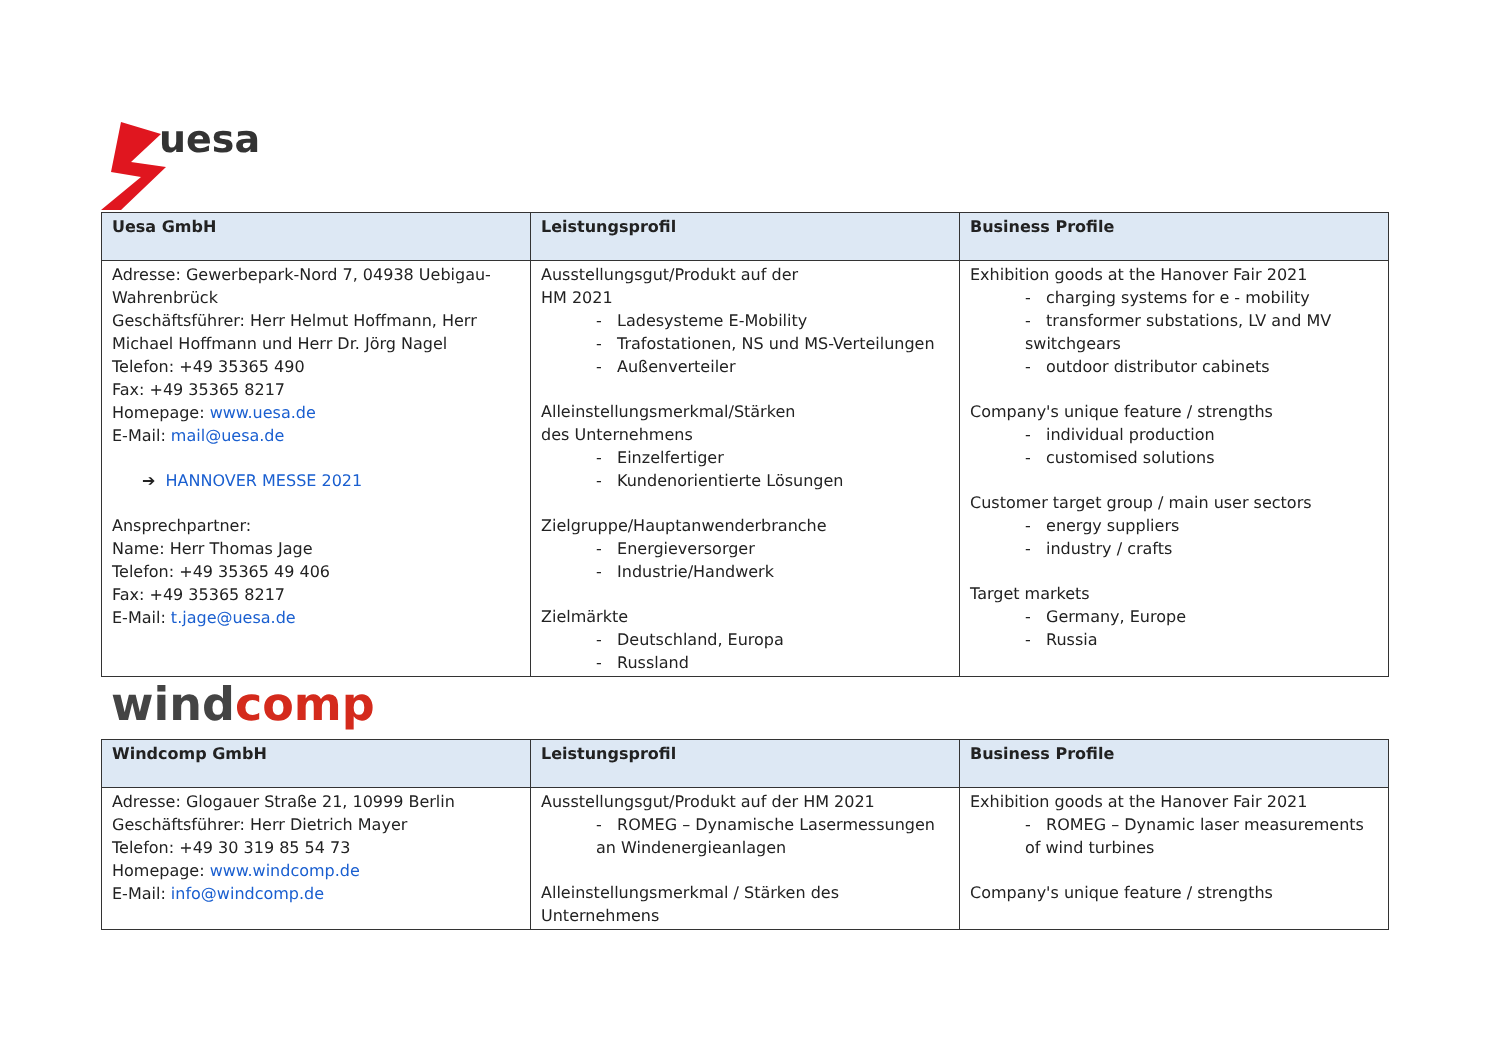uesa
| Uesa GmbH | Leistungsprofil | Business Profile |
| --- | --- | --- |
| Adresse: Gewerbepark-Nord 7, 04938 Uebigau-Wahrenbrück Geschäftsführer: Herr Helmut Hoffmann, Herr Michael Hoffmann und Herr Dr. Jörg Nagel Telefon: +49 35365 490 Fax: +49 35365 8217 Homepage: www.uesa.de E-Mail: mail@uesa.de ➔ HANNOVER MESSE 2021 Ansprechpartner: Name: Herr Thomas Jage Telefon: +49 35365 49 406 Fax: +49 35365 8217 E-Mail: t.jage@uesa.de | Ausstellungsgut/Produkt auf der HM 2021 - Ladesysteme E-Mobility - Trafostationen, NS und MS-Verteilungen - Außenverteiler Alleinstellungsmerkmal/Stärken des Unternehmens - Einzelfertiger - Kundenorientierte Lösungen Zielgruppe/Hauptanwenderbranche - Energieversorger - Industrie/Handwerk Zielmärkte - Deutschland, Europa - Russland | Exhibition goods at the Hanover Fair 2021 - charging systems for e - mobility - transformer substations, LV and MV switchgears - outdoor distributor cabinets Company's unique feature / strengths - individual production - customised solutions Customer target group / main user sectors - energy suppliers - industry / crafts Target markets - Germany, Europe - Russia |
windcomp
| Windcomp GmbH | Leistungsprofil | Business Profile |
| --- | --- | --- |
| Adresse: Glogauer Straße 21, 10999 Berlin Geschäftsführer: Herr Dietrich Mayer Telefon: +49 30 319 85 54 73 Homepage: www.windcomp.de E-Mail: info@windcomp.de | Ausstellungsgut/Produkt auf der HM 2021 - ROMEG – Dynamische Lasermessungen an Windenergieanlagen Alleinstellungsmerkmal / Stärken des Unternehmens | Exhibition goods at the Hanover Fair 2021 - ROMEG – Dynamic laser measurements of wind turbines Company's unique feature / strengths |